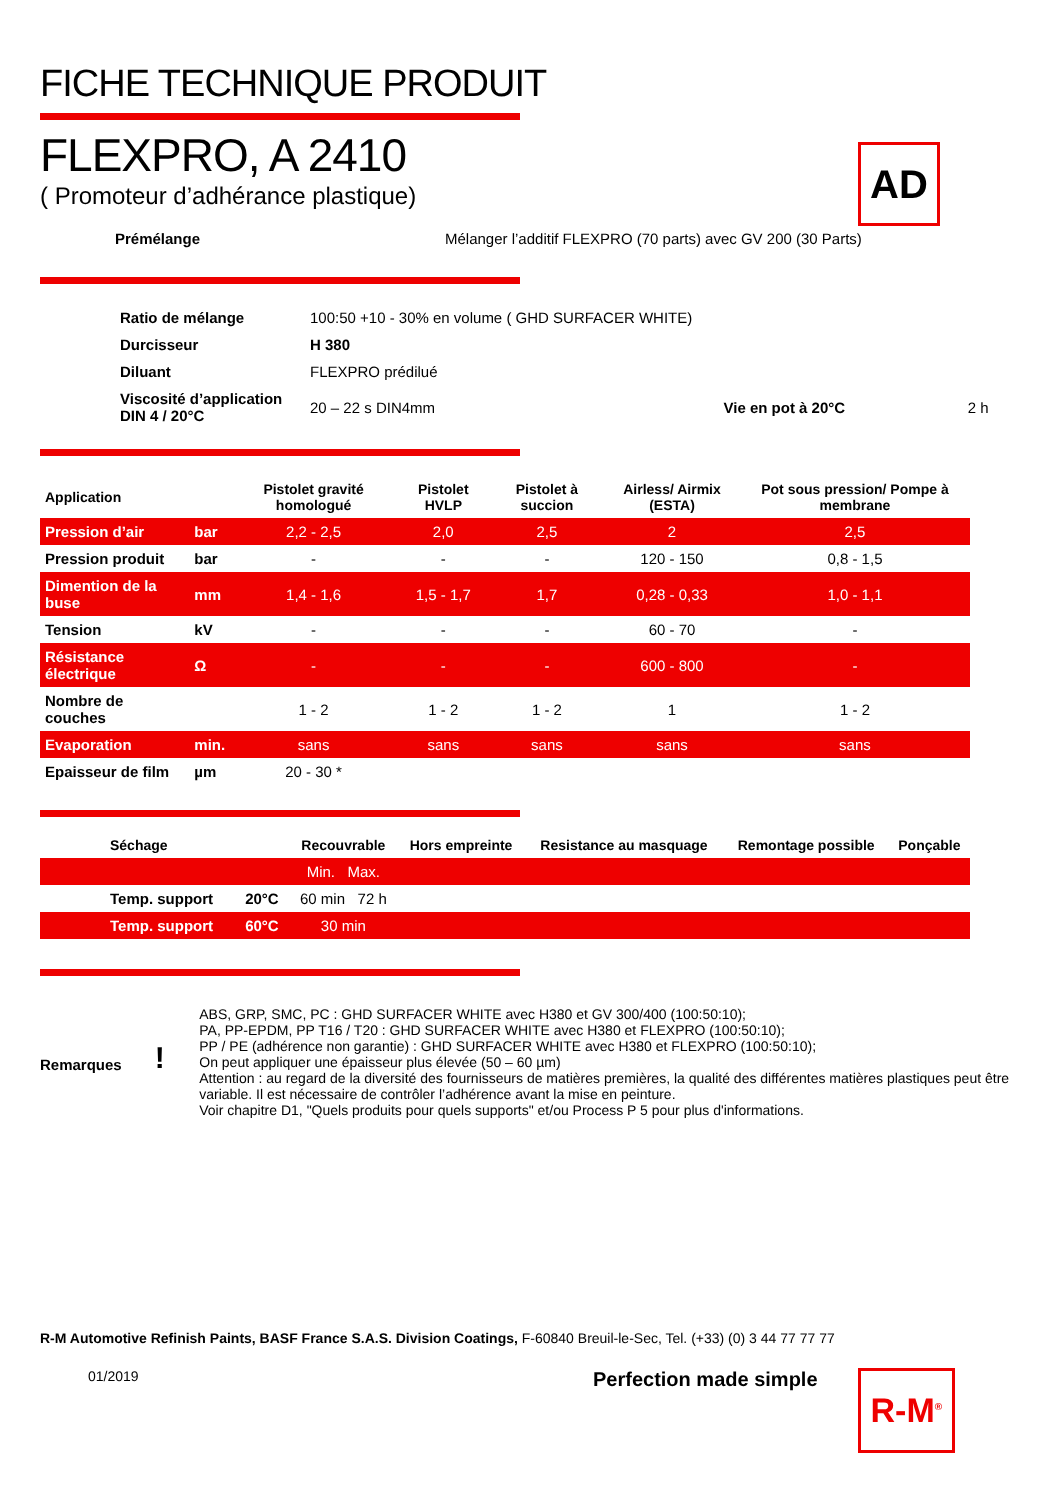AD
FICHE TECHNIQUE PRODUIT
FLEXPRO, A 2410
( Promoteur d’adhérance plastique)
Prémélange Mélanger l’additif FLEXPRO (70 parts) avec GV 200 (30 Parts)
| Ratio de mélange | 100:50 +10 - 30% en volume ( GHD SURFACER WHITE) | | |
| Durcisseur | H 380 | | |
| Diluant | FLEXPRO prédilué | | |
| Viscosité d’application DIN 4 / 20°C | 20 – 22 s DIN4mm | Vie en pot à 20°C | 2 h |
| Application | | Pistolet gravité homologué | Pistolet HVLP | Pistolet à succion | Airless/ Airmix (ESTA) | Pot sous pression/ Pompe à membrane |
| --- | --- | --- | --- | --- | --- | --- |
| Pression d’air | bar | 2,2 - 2,5 | 2,0 | 2,5 | 2 | 2,5 |
| Pression produit | bar | - | - | - | 120 - 150 | 0,8 - 1,5 |
| Dimention de la buse | mm | 1,4 - 1,6 | 1,5 - 1,7 | 1,7 | 0,28 - 0,33 | 1,0 - 1,1 |
| Tension | kV | - | - | - | 60 - 70 | - |
| Résistance électrique | Ω | - | - | - | 600 - 800 | - |
| Nombre de couches | | 1 - 2 | 1 - 2 | 1 - 2 | 1 | 1 - 2 |
| Evaporation | min. | sans | sans | sans | sans | sans |
| Epaisseur de film | µm | 20 - 30 * | | | | |
| Séchage | | Recouvrable | Hors empreinte | Resistance au masquage | Remontage possible | Ponçable |
| --- | --- | --- | --- | --- | --- | --- |
| | | Min. Max. | | | | |
| Temp. support | 20°C | 60 min 72 h | | | | |
| Temp. support | 60°C | 30 min | | | | |
Remarques!
ABS, GRP, SMC, PC : GHD SURFACER WHITE avec H380 et GV 300/400 (100:50:10);
PA, PP-EPDM, PP T16 / T20 : GHD SURFACER WHITE avec H380 et FLEXPRO (100:50:10);
PP / PE (adhérence non garantie) : GHD SURFACER WHITE avec H380 et FLEXPRO (100:50:10);
On peut appliquer une épaisseur plus élevée (50 – 60 µm)
Attention : au regard de la diversité des fournisseurs de matières premières, la qualité des différentes matières plastiques peut être variable. Il est nécessaire de contrôler l’adhérence avant la mise en peinture.
Voir chapitre D1, "Quels produits pour quels supports" et/ou Process P 5 pour plus d'informations.
R-M Automotive Refinish Paints, BASF France S.A.S. Division Coatings, F-60840 Breuil-le-Sec, Tel. (+33) (0) 3 44 77 77 77
01/2019 Perfection made simple R-M<sup>®</sup>